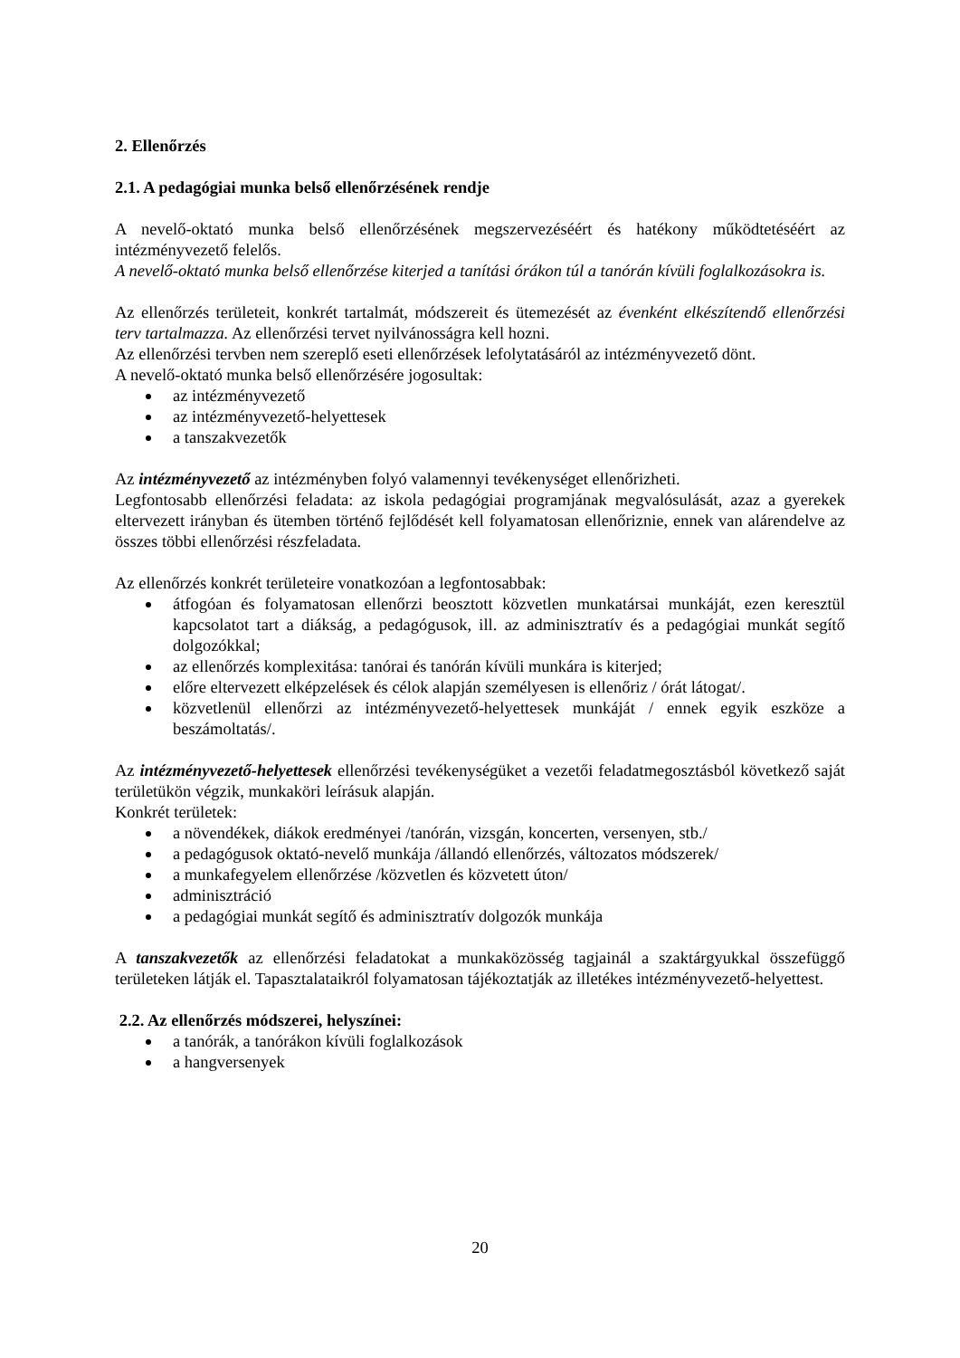2. Ellenőrzés
2.1. A pedagógiai munka belső ellenőrzésének rendje
A nevelő-oktató munka belső ellenőrzésének megszervezéséért és hatékony működtetéséért az intézményvezető felelős.
A nevelő-oktató munka belső ellenőrzése kiterjed a tanítási órákon túl a tanórán kívüli foglalkozásokra is.
Az ellenőrzés területeit, konkrét tartalmát, módszereit és ütemezését az évenként elkészítendő ellenőrzési terv tartalmazza. Az ellenőrzési tervet nyilvánosságra kell hozni.
Az ellenőrzési tervben nem szereplő eseti ellenőrzések lefolytatásáról az intézményvezető dönt.
A nevelő-oktató munka belső ellenőrzésére jogosultak:
az intézményvezető
az intézményvezető-helyettesek
a tanszakvezetők
Az intézményvezető az intézményben folyó valamennyi tevékenységet ellenőrizheti.
Legfontosabb ellenőrzési feladata: az iskola pedagógiai programjának megvalósulását, azaz a gyerekek eltervezett irányban és ütemben történő fejlődését kell folyamatosan ellenőriznie, ennek van alárendelve az összes többi ellenőrzési részfeladata.
Az ellenőrzés konkrét területeire vonatkozóan a legfontosabbak:
átfogóan és folyamatosan ellenőrzi beosztott közvetlen munkatársai munkáját, ezen keresztül kapcsolatot tart a diákság, a pedagógusok, ill. az adminisztratív és a pedagógiai munkát segítő dolgozókkal;
az ellenőrzés komplexitása: tanórai és tanórán kívüli munkára is kiterjed;
előre eltervezett elképzelések és célok alapján személyesen is ellenőriz / órát látogat/.
közvetlenül ellenőrzi az intézményvezető-helyettesek munkáját / ennek egyik eszköze a beszámoltatás/.
Az intézményvezető-helyettesek ellenőrzési tevékenységüket a vezetői feladatmegosztásból következő saját területükön végzik, munkaköri leírásuk alapján.
Konkrét területek:
a növendékek, diákok eredményei /tanórán, vizsgán, koncerten, versenyen, stb./
a pedagógusok oktató-nevelő munkája /állandó ellenőrzés, változatos módszerek/
a munkafegyelem ellenőrzése /közvetlen és közvetett úton/
adminisztráció
a pedagógiai munkát segítő és adminisztratív dolgozók munkája
A tanszakvezetők az ellenőrzési feladatokat a munkaközösség tagjainál a szaktárgyukkal összefüggő területeken látják el. Tapasztalataikról folyamatosan tájékoztatják az illetékes intézményvezető-helyettest.
2.2. Az ellenőrzés módszerei, helyszínei:
a tanórák, a tanórákon kívüli foglalkozások
a hangversenyek
20